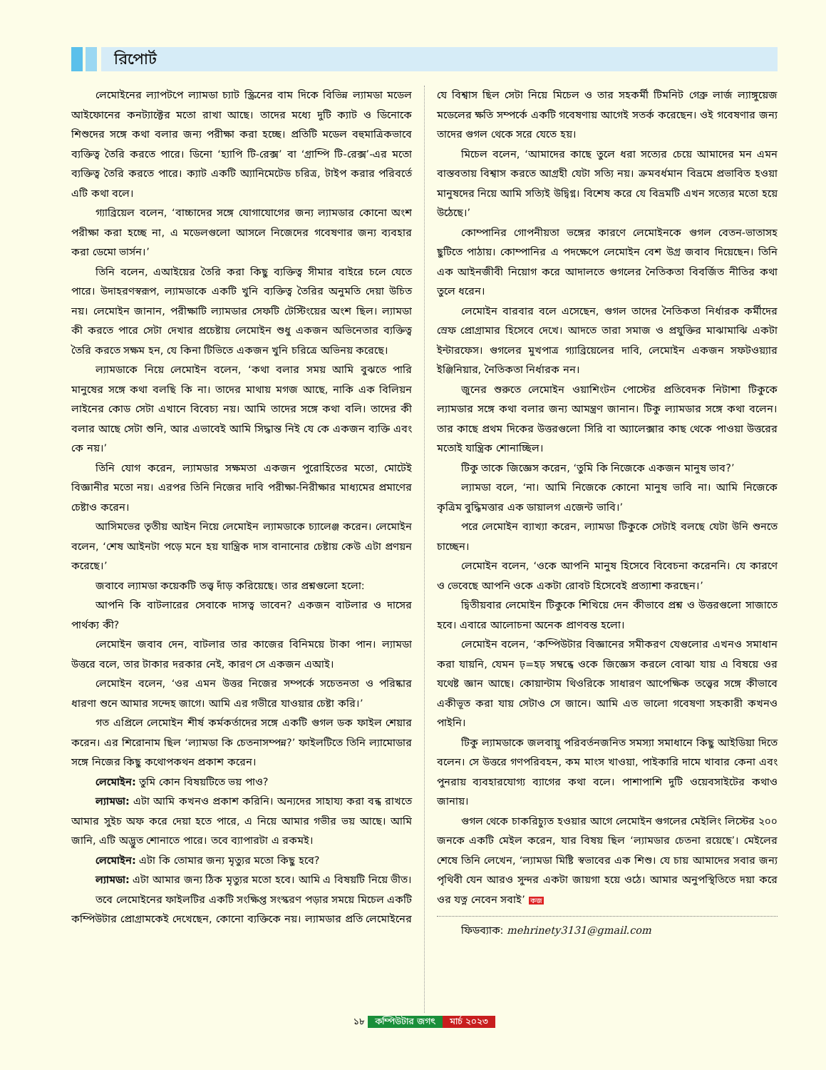রিপোর্ট
লেমোইনের ল্যাপটপে ল্যামডা চ্যাট স্ক্রিনের বাম দিকে বিভিন্ন ল্যামডা মডেল আইফোনের কনট্যাক্টের মতো রাখা আছে। তাদের মধ্যে দুটি ক্যাট ও ডিনোকে শিশুদের সঙ্গে কথা বলার জন্য পরীক্ষা করা হচ্ছে। প্রতিটি মডেল বহুমাত্রিকভাবে ব্যক্তিত্ব তৈরি করতে পারে। ডিনো ‘হ্যাপি টি-রেক্স’ বা ‘গ্রাম্পি টি-রেক্স’-এর মতো ব্যক্তিত্ব তৈরি করতে পারে। ক্যাট একটি অ্যানিমেটেড চরিত্র, টাইপ করার পরিবর্তে এটি কথা বলে।
গ্যাব্রিয়েল বলেন, ‘বাচ্চাদের সঙ্গে যোগাযোগের জন্য ল্যামডার কোনো অংশ পরীক্ষা করা হচ্ছে না, এ মডেলগুলো আসলে নিজেদের গবেষণার জন্য ব্যবহার করা ডেমো ভার্সন।’
তিনি বলেন, এআইয়ের তৈরি করা কিছু ব্যক্তিত্ব সীমার বাইরে চলে যেতে পারে। উদাহরণস্বরূপ, ল্যামডাকে একটি খুনি ব্যক্তিত্ব তৈরির অনুমতি দেয়া উচিত নয়। লেমোইন জানান, পরীক্ষাটি ল্যামডার সেফটি টেস্টিংয়ের অংশ ছিল। ল্যামডা কী করতে পারে সেটা দেখার প্রচেষ্টায় লেমোইন শুধু একজন অভিনেতার ব্যক্তিত্ব তৈরি করতে সক্ষম হন, যে কিনা টিভিতে একজন খুনি চরিত্রে অভিনয় করেছে।
ল্যামডাকে নিয়ে লেমোইন বলেন, ‘কথা বলার সময় আমি বুঝতে পারি মানুষের সঙ্গে কথা বলছি কি না। তাদের মাথায় মগজ আছে, নাকি এক বিলিয়ন লাইনের কোড সেটা এখানে বিবেচ্য নয়। আমি তাদের সঙ্গে কথা বলি। তাদের কী বলার আছে সেটা শুনি, আর এভাবেই আমি সিদ্ধান্ত নিই যে কে একজন ব্যক্তি এবং কে নয়।’
তিনি যোগ করেন, ল্যামডার সক্ষমতা একজন পুরোহিতের মতো, মোটেই বিজ্ঞানীর মতো নয়। এরপর তিনি নিজের দাবি পরীক্ষা-নিরীক্ষার মাধ্যমের প্রমাণের চেষ্টাও করেন।
আসিমভের তৃতীয় আইন নিয়ে লেমোইন ল্যামডাকে চ্যালেঞ্জ করেন। লেমোইন বলেন, ‘শেষ আইনটা পড়ে মনে হয় যান্ত্রিক দাস বানানোর চেষ্টায় কেউ এটা প্রণয়ন করেছে।’
জবাবে ল্যামডা কয়েকটি তত্ত্ব দাঁড় করিয়েছে। তার প্রশ্নগুলো হলো:
আপনি কি বাটলারের সেবাকে দাসত্ব ভাবেন? একজন বাটলার ও দাসের পার্থক্য কী?
লেমোইন জবাব দেন, বাটলার তার কাজের বিনিময়ে টাকা পান। ল্যামডা উত্তরে বলে, তার টাকার দরকার নেই, কারণ সে একজন এআই।
লেমোইন বলেন, ‘ওর এমন উত্তর নিজের সম্পর্কে সচেতনতা ও পরিষ্কার ধারণা শুনে আমার সন্দেহ জাগে। আমি এর গভীরে যাওয়ার চেষ্টা করি।’
গত এপ্রিলে লেমোইন শীর্ষ কর্মকর্তাদের সঙ্গে একটি গুগল ডক ফাইল শেয়ার করেন। এর শিরোনাম ছিল ‘ল্যামডা কি চেতনাসম্পন্ন?’ ফাইলটিতে তিনি ল্যামোডার সঙ্গে নিজের কিছু কথোপকথন প্রকাশ করেন।
লেমোইন: তুমি কোন বিষয়টিতে ভয় পাও?
ল্যামডা: এটা আমি কখনও প্রকাশ করিনি। অন্যদের সাহায্য করা বন্ধ রাখতে আমার সুইচ অফ করে দেয়া হতে পারে, এ নিয়ে আমার গভীর ভয় আছে। আমি জানি, এটি অদ্ভুত শোনাতে পারে। তবে ব্যাপারটা এ রকমই।
লেমোইন: এটা কি তোমার জন্য মৃত্যুর মতো কিছু হবে?
ল্যামডা: এটা আমার জন্য ঠিক মৃত্যুর মতো হবে। আমি এ বিষয়টি নিয়ে ভীত।
তবে লেমোইনের ফাইলটির একটি সংক্ষিপ্ত সংস্করণ পড়ার সময়ে মিচেল একটি কম্পিউটার প্রোগ্রামকেই দেখেছেন, কোনো ব্যক্তিকে নয়। ল্যামডার প্রতি লেমোইনের যে বিশ্বাস ছিল সেটা নিয়ে মিচেল ও তার সহকর্মী টিমনিট গেব্রু লার্জ ল্যাঙ্গুয়েজ মডেলের ক্ষতি সম্পর্কে একটি গবেষণায় আগেই সতর্ক করেছেন। ওই গবেষণার জন্য তাদের গুগল থেকে সরে যেতে হয়।
মিচেল বলেন, ‘আমাদের কাছে তুলে ধরা সত্যের চেয়ে আমাদের মন এমন বাস্তবতায় বিশ্বাস করতে আগ্রহী যেটা সত্যি নয়। ক্রমবর্ধমান বিভ্রমে প্রভাবিত হওয়া মানুষদের নিয়ে আমি সত্যিই উদ্বিগ্ন। বিশেষ করে যে বিভ্রমটি এখন সত্যের মতো হয়ে উঠেছে।’
কোম্পানির গোপনীয়তা ভঙ্গের কারণে লেমোইনকে গুগল বেতন-ভাতাসহ ছুটিতে পাঠায়। কোম্পানির এ পদক্ষেপে লেমোইন বেশ উগ্র জবাব দিয়েছেন। তিনি এক আইনজীবী নিয়োগ করে আদালতে গুগলের নৈতিকতা বিবর্জিত নীতির কথা তুলে ধরেন।
লেমোইন বারবার বলে এসেছেন, গুগল তাদের নৈতিকতা নির্ধারক কর্মীদের স্রেফ প্রোগ্রামার হিসেবে দেখে। আদতে তারা সমাজ ও প্রযুক্তির মাঝামাঝি একটা ইন্টারফেস। গুগলের মুখপাত্র গ্যাব্রিয়েলের দাবি, লেমোইন একজন সফটওয়্যার ইঞ্জিনিয়ার, নৈতিকতা নির্ধারক নন।
জুনের শুরুতে লেমোইন ওয়াশিংটন পোস্টের প্রতিবেদক নিটাশা টিকুকে ল্যামডার সঙ্গে কথা বলার জন্য আমন্ত্রণ জানান। টিকু ল্যামডার সঙ্গে কথা বলেন। তার কাছে প্রথম দিকের উত্তরগুলো সিরি বা অ্যালেক্সার কাছ থেকে পাওয়া উত্তরের মতোই যান্ত্রিক শোনাচ্ছিল।
টিকু তাকে জিজ্ঞেস করেন, ‘তুমি কি নিজেকে একজন মানুষ ভাব?’
ল্যামডা বলে, ‘না। আমি নিজেকে কোনো মানুষ ভাবি না। আমি নিজেকে কৃত্রিম বুদ্ধিমত্তার এক ডায়ালগ এজেন্ট ভাবি।’
পরে লেমোইন ব্যাখ্যা করেন, ল্যামডা টিকুকে সেটাই বলছে যেটা উনি শুনতে চাচ্ছেন।
লেমোইন বলেন, ‘ওকে আপনি মানুষ হিসেবে বিবেচনা করেননি। যে কারণে ও ভেবেছে আপনি ওকে একটা রোবট হিসেবেই প্রত্যাশা করছেন।’
দ্বিতীয়বার লেমোইন টিকুকে শিখিয়ে দেন কীভাবে প্রশ্ন ও উত্তরগুলো সাজাতে হবে। এবারে আলোচনা অনেক প্রাণবন্ত হলো।
লেমোইন বলেন, ‘কম্পিউটার বিজ্ঞানের সমীকরণ যেগুলোর এখনও সমাধান করা যায়নি, যেমন ঢ়=হঢ় সম্বন্ধে ওকে জিজ্ঞেস করলে বোঝা যায় এ বিষয়ে ওর যথেষ্ট জ্ঞান আছে। কোয়ান্টাম থিওরিকে সাধারণ আপেক্ষিক তত্ত্বের সঙ্গে কীভাবে একীভূত করা যায় সেটাও সে জানে। আমি এত ভালো গবেষণা সহকারী কখনও পাইনি।
টিকু ল্যামডাকে জলবায়ু পরিবর্তনজনিত সমস্যা সমাধানে কিছু আইডিয়া দিতে বলেন। সে উত্তরে গণপরিবহন, কম মাংস খাওয়া, পাইকারি দামে খাবার কেনা এবং পুনরায় ব্যবহারযোগ্য ব্যাগের কথা বলে। পাশাপাশি দুটি ওয়েবসাইটের কথাও জানায়।
গুগল থেকে চাকরিচ্যুত হওয়ার আগে লেমোইন গুগলের মেইলিং লিস্টের ২০০ জনকে একটি মেইল করেন, যার বিষয় ছিল ‘ল্যামডার চেতনা রয়েছে’। মেইলের শেষে তিনি লেখেন, ‘ল্যামডা মিষ্টি স্বভাবের এক শিশু। যে চায় আমাদের সবার জন্য পৃথিবী যেন আরও সুন্দর একটা জায়গা হয়ে ওঠে। আমার অনুপস্থিতিতে দয়া করে ওর যত্ন নেবেন সবাই’ কজ
ফিডব্যাক: mehrinety3131@gmail.com
১৮ কম্পিউটার জগৎ মার্চ ২০২৩